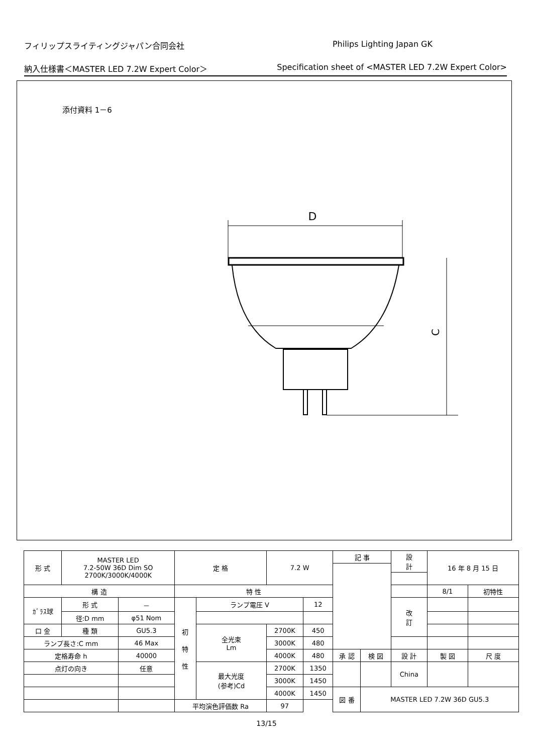フィリップスライティングジャパン合同会社 Philips Lighting Japan GK
納入仕様書＜MASTER LED 7.2W Expert Color＞ Specification sheet of <MASTER LED 7.2W Expert Color>
添付資料 1－6
D
C
| 形 式 | MASTER LED 7.2-50W 36D Dim SO 2700K/3000K/4000K | | 定 格 | | 7.2 W | | 記 事 | | | 設 計 | 16 年 8 月 15 日 | |
| 構 造 | | | 特 性 | | | | | | | | 8/1 | 初特性 |
| ｶﾞﾗｽ球 | 形 式 | － | 初 特 性 | ランプ電圧 V | | 12 | | | | 改 訂 | | |
| | 径:D mm | φ51 Nom | | | | | | | | | | |
| 口 金 | 種 類 | GU5.3 | | 全光束 Lm | 2700K | 450 | | | | | | |
| ランプ長さ:C mm | | 46 Max | | | 3000K | 480 | | | | | | |
| 定格寿命 h | | 40000 | | | 4000K | 480 | 承 認 | 検 図 | 設 計 | | 製 図 | 尺 度 |
| 点灯の向き | | 任意 | | 最大光度 (参考)Cd | 2700K | 1350 | | | China | | | |
| | | | | | 3000K | 1450 | | | | | | |
| | | | | | 4000K | 1450 | 図 番 | MASTER LED 7.2W 36D GU5.3 | | | | |
| | | | 平均演色評価数 Ra | | 97 | | | | | | | |
13/15